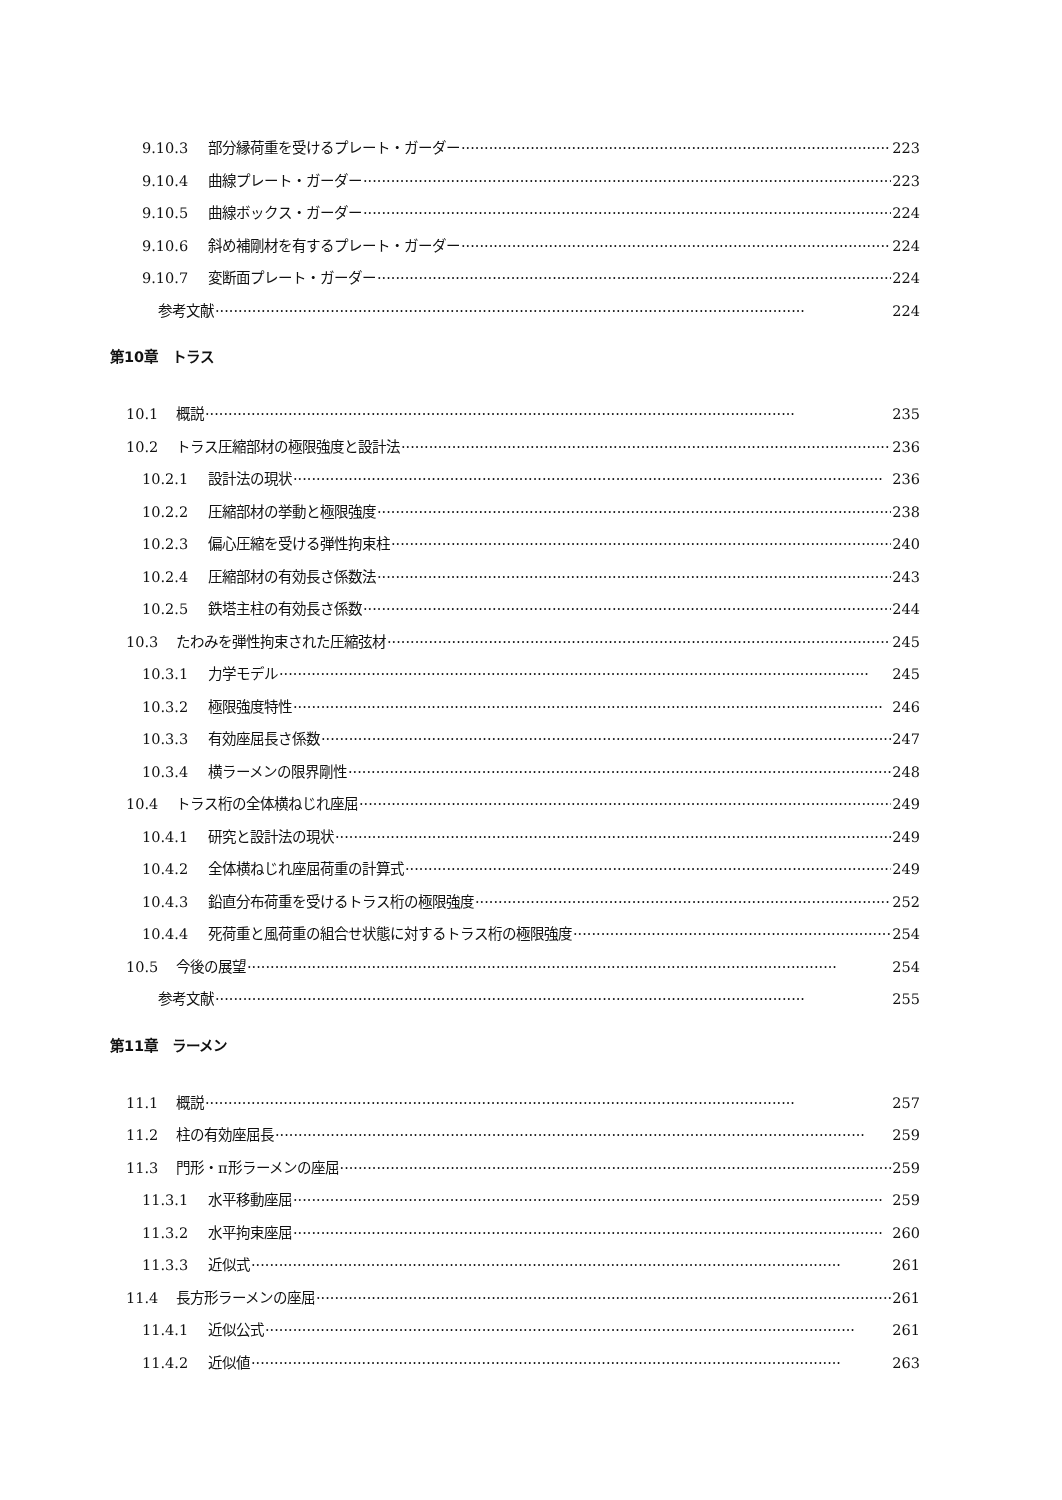9.10.3 部分縁荷重を受けるプレート・ガーダー 223
9.10.4 曲線プレート・ガーダー 223
9.10.5 曲線ボックス・ガーダー 224
9.10.6 斜め補剛材を有するプレート・ガーダー 224
9.10.7 変断面プレート・ガーダー 224
参考文献 224
第10章　トラス
10.1 概説 235
10.2 トラス圧縮部材の極限強度と設計法 236
10.2.1 設計法の現状 236
10.2.2 圧縮部材の挙動と極限強度 238
10.2.3 偏心圧縮を受ける弾性拘束柱 240
10.2.4 圧縮部材の有効長さ係数法 243
10.2.5 鉄塔主柱の有効長さ係数 244
10.3 たわみを弾性拘束された圧縮弦材 245
10.3.1 力学モデル 245
10.3.2 極限強度特性 246
10.3.3 有効座屈長さ係数 247
10.3.4 横ラーメンの限界剛性 248
10.4 トラス桁の全体横ねじれ座屈 249
10.4.1 研究と設計法の現状 249
10.4.2 全体横ねじれ座屈荷重の計算式 249
10.4.3 鉛直分布荷重を受けるトラス桁の極限強度 252
10.4.4 死荷重と風荷重の組合せ状態に対するトラス桁の極限強度 254
10.5 今後の展望 254
参考文献 255
第11章　ラーメン
11.1 概説 257
11.2 柱の有効座屈長 259
11.3 門形・π形ラーメンの座屈 259
11.3.1 水平移動座屈 259
11.3.2 水平拘束座屈 260
11.3.3 近似式 261
11.4 長方形ラーメンの座屈 261
11.4.1 近似公式 261
11.4.2 近似値 263